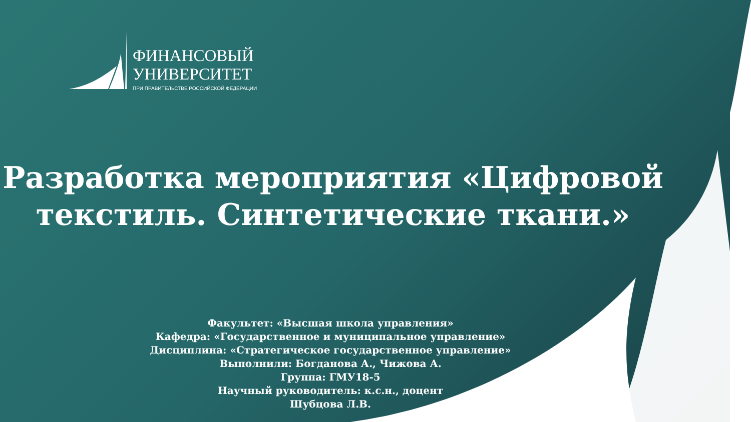ФИНАНСОВЫЙ
УНИВЕРСИТЕТ
ПРИ ПРАВИТЕЛЬСТВЕ РОССИЙСКОЙ ФЕДЕРАЦИИ
Разработка мероприятия «Цифровой текстиль. Синтетические ткани.»
Факультет: «Высшая школа управления»
Кафедра: «Государственное и муниципальное управление»
Дисциплина: «Стратегическое государственное управление»
Выполнили: Богданова А., Чижова А.
Группа: ГМУ18-5
Научный руководитель: к.с.н., доцент
Шубцова Л.В.